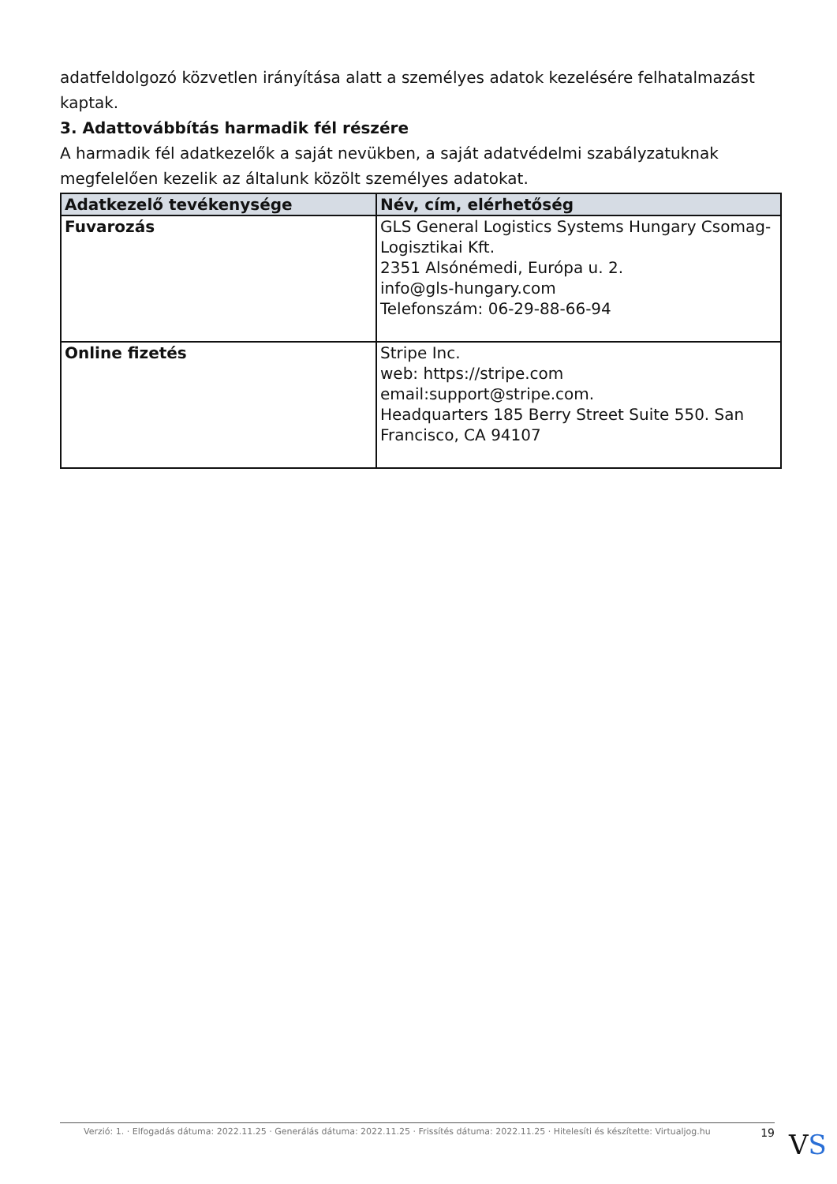adatfeldolgozó közvetlen irányítása alatt a személyes adatok kezelésére felhatalmazást kaptak.
3. Adattovábbítás harmadik fél részére
A harmadik fél adatkezelők a saját nevükben, a saját adatvédelmi szabályzatuknak megfelelően kezelik az általunk közölt személyes adatokat.
| Adatkezelő tevékenysége | Név, cím, elérhetőség |
| --- | --- |
| Fuvarozás | GLS General Logistics Systems Hungary Csomag-Logisztikai Kft. 2351 Alsónémedi, Európa u. 2. info@gls-hungary.com Telefonszám: 06-29-88-66-94 |
| Online fizetés | Stripe Inc. web: https://stripe.com email:support@stripe.com. Headquarters 185 Berry Street Suite 550. San Francisco, CA 94107 |
Verzió: 1. · Elfogadás dátuma: 2022.11.25 · Generálás dátuma: 2022.11.25 · Frissítés dátuma: 2022.11.25 · Hitelesíti és készítette: Virtualjog.hu 19
VS